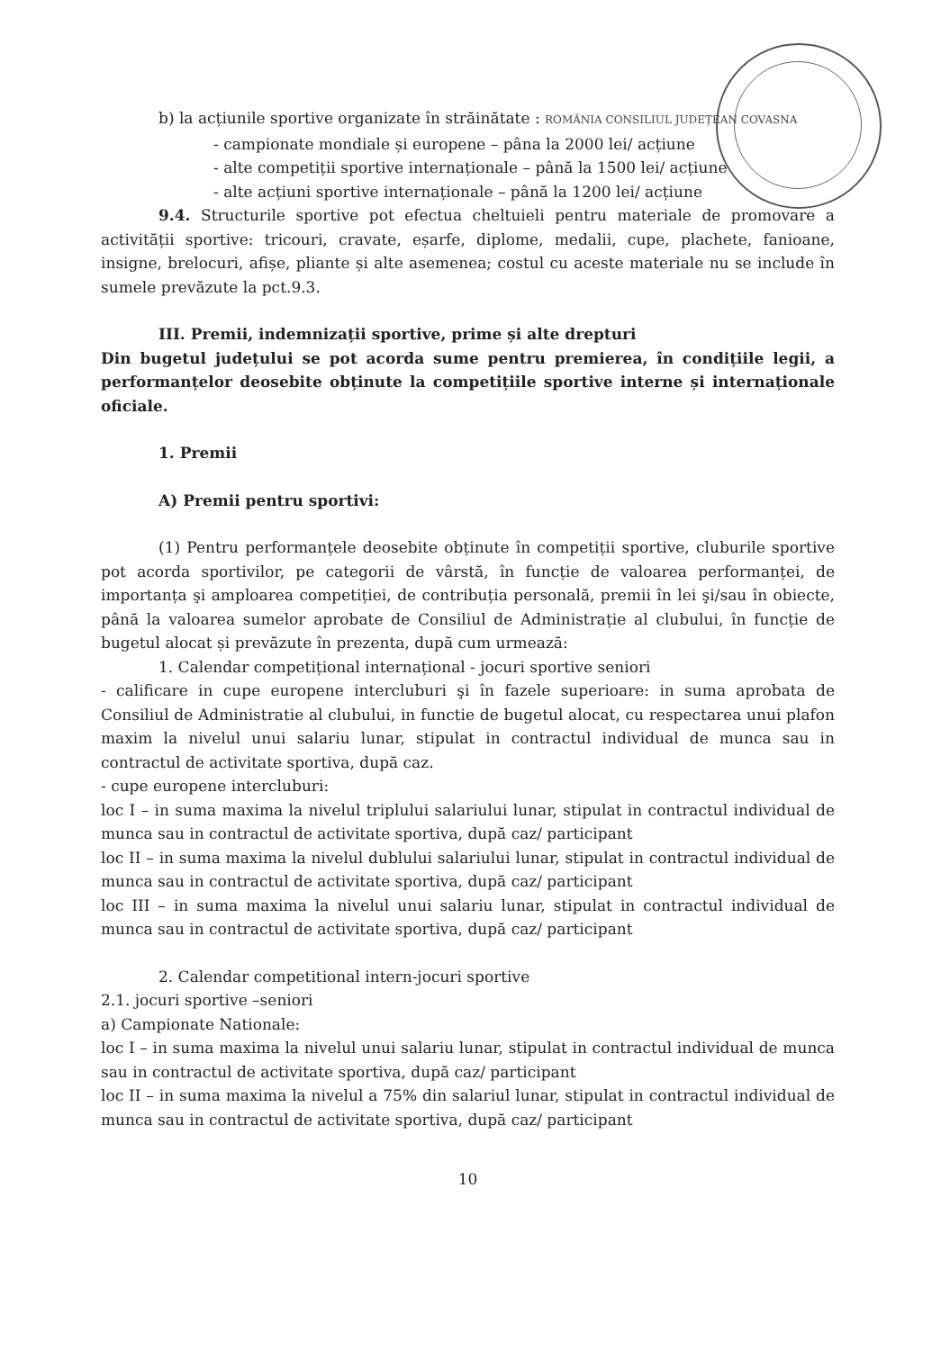b) la acțiunile sportive organizate în străinătate : ROMÂNIA CONSILIUL JUDEȚEAN COVASNA
- campionate mondiale și europene – pâna la 2000 lei/ acțiune
- alte competiții sportive internaționale – până la 1500 lei/ acțiune
- alte acțiuni sportive internaționale – până la 1200 lei/ acțiune
9.4. Structurile sportive pot efectua cheltuieli pentru materiale de promovare a activității sportive: tricouri, cravate, eșarfe, diplome, medalii, cupe, plachete, fanioane, insigne, brelocuri, afișe, pliante și alte asemenea; costul cu aceste materiale nu se include în sumele prevăzute la pct.9.3.
III. Premii, indemnizații sportive, prime și alte drepturi
Din bugetul județului se pot acorda sume pentru premierea, în condițiile legii, a performanțelor deosebite obținute la competițiile sportive interne și internaționale oficiale.
1. Premii
A) Premii pentru sportivi:
(1) Pentru performanțele deosebite obținute în competiții sportive, cluburile sportive pot acorda sportivilor, pe categorii de vârstă, în funcție de valoarea performanței, de importanța şi amploarea competiției, de contribuția personală, premii în lei şi/sau în obiecte, până la valoarea sumelor aprobate de Consiliul de Administrație al clubului, în funcție de bugetul alocat și prevăzute în prezenta, după cum urmează:
1. Calendar competițional internațional - jocuri sportive seniori
- calificare in cupe europene intercluburi şi în fazele superioare: in suma aprobata de Consiliul de Administratie al clubului, in functie de bugetul alocat, cu respectarea unui plafon maxim la nivelul unui salariu lunar, stipulat in contractul individual de munca sau in contractul de activitate sportiva, după caz.
- cupe europene intercluburi:
loc I – in suma maxima la nivelul triplului salariului lunar, stipulat in contractul individual de munca sau in contractul de activitate sportiva, după caz/ participant
loc II – in suma maxima la nivelul dublului salariului lunar, stipulat in contractul individual de munca sau in contractul de activitate sportiva, după caz/ participant
loc III – in suma maxima la nivelul unui salariu lunar, stipulat in contractul individual de munca sau in contractul de activitate sportiva, după caz/ participant
2. Calendar competitional intern-jocuri sportive
2.1. jocuri sportive –seniori
a) Campionate Nationale:
loc I – in suma maxima la nivelul unui salariu lunar, stipulat in contractul individual de munca sau in contractul de activitate sportiva, după caz/ participant
loc II – in suma maxima la nivelul a 75% din salariul lunar, stipulat in contractul individual de munca sau in contractul de activitate sportiva, după caz/ participant
10